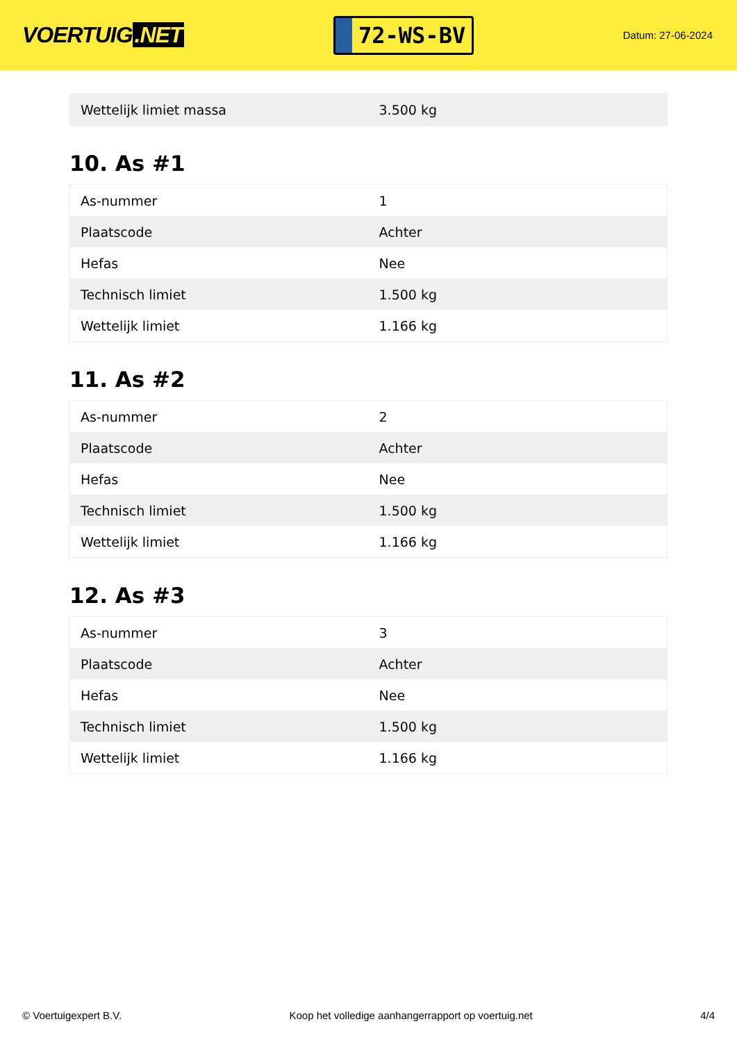VOERTUIG.NET
72-WS-BV
Datum: 27-06-2024
| Wettelijk limiet massa | 3.500 kg |
10. As #1
| As-nummer | 1 |
| Plaatscode | Achter |
| Hefas | Nee |
| Technisch limiet | 1.500 kg |
| Wettelijk limiet | 1.166 kg |
11. As #2
| As-nummer | 2 |
| Plaatscode | Achter |
| Hefas | Nee |
| Technisch limiet | 1.500 kg |
| Wettelijk limiet | 1.166 kg |
12. As #3
| As-nummer | 3 |
| Plaatscode | Achter |
| Hefas | Nee |
| Technisch limiet | 1.500 kg |
| Wettelijk limiet | 1.166 kg |
© Voertuigexpert B.V. Koop het volledige aanhangerrapport op voertuig.net 4/4